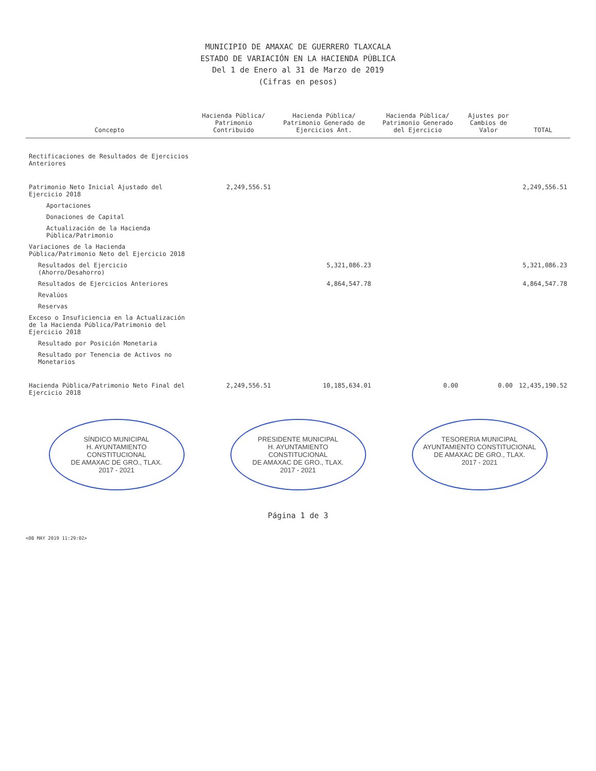MUNICIPIO DE AMAXAC DE GUERRERO TLAXCALA
ESTADO DE VARIACIÓN EN LA HACIENDA PÚBLICA
Del 1 de Enero al 31 de Marzo de 2019
(Cifras en pesos)
| Concepto | Hacienda Pública/ Patrimonio Contribuido | Hacienda Pública/ Patrimonio Generado de Ejercicios Ant. | Hacienda Pública/ Patrimonio Generado del Ejercicio | Ajustes por Cambios de Valor | TOTAL |
| --- | --- | --- | --- | --- | --- |
| Rectificaciones de Resultados de Ejercicios Anteriores | | | | | |
| Patrimonio Neto Inicial Ajustado del Ejercicio 2018 | 2,249,556.51 | | | | 2,249,556.51 |
| Aportaciones | | | | | |
| Donaciones de Capital | | | | | |
| Actualización de la Hacienda Pública/Patrimonio | | | | | |
| Variaciones de la Hacienda Pública/Patrimonio Neto del Ejercicio 2018 | | | | | |
| Resultados del Ejercicio (Ahorro/Desahorro) | | 5,321,086.23 | | | 5,321,086.23 |
| Resultados de Ejercicios Anteriores | | 4,864,547.78 | | | 4,864,547.78 |
| Revalúos | | | | | |
| Reservas | | | | | |
| Exceso o Insuficiencia en la Actualización de la Hacienda Pública/Patrimonio del Ejercicio 2018 | | | | | |
| Resultado por Posición Monetaria | | | | | |
| Resultado por Tenencia de Activos no Monetarios | | | | | |
| Hacienda Pública/Patrimonio Neto Final del Ejercicio 2018 | 2,249,556.51 | 10,185,634.01 | 0.00 | 0.00 | 12,435,190.52 |
SÍNDICO MUNICIPAL
H. AYUNTAMIENTO CONSTITUCIONAL
DE AMAXAC DE GRO., TLAX.
2017 - 2021
PRESIDENTE MUNICIPAL
H. AYUNTAMIENTO CONSTITUCIONAL
DE AMAXAC DE GRO., TLAX.
2017 - 2021
TESORERIA MUNICIPAL
AYUNTAMIENTO CONSTITUCIONAL
DE AMAXAC DE GRO., TLAX.
2017 - 2021
Página 1 de 3
<08 MAY 2019 11:29:02>